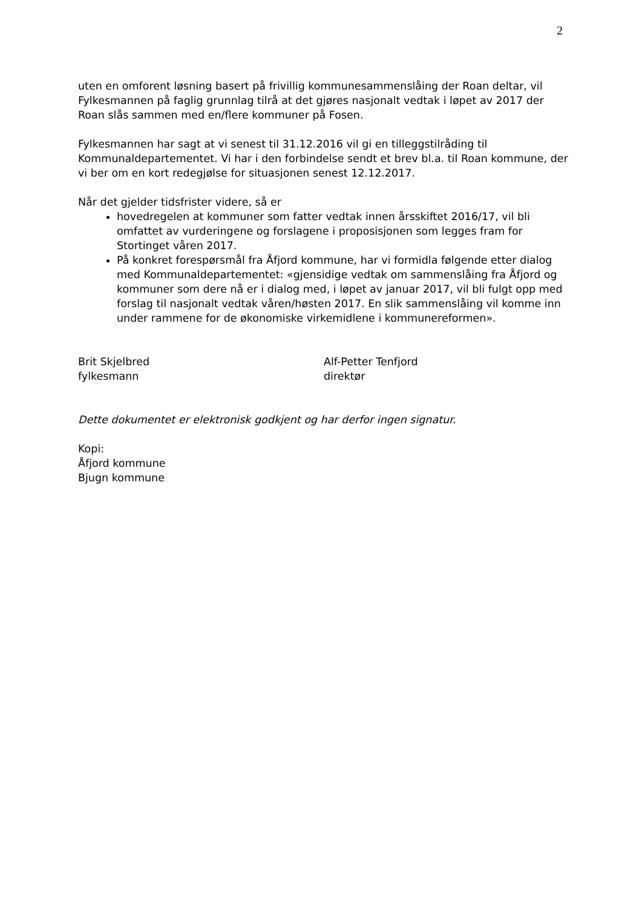2
uten en omforent løsning basert på frivillig kommunesammenslåing der Roan deltar, vil Fylkesmannen på faglig grunnlag tilrå at det gjøres nasjonalt vedtak i løpet av 2017 der Roan slås sammen med en/flere kommuner på Fosen.
Fylkesmannen har sagt at vi senest til 31.12.2016 vil gi en tilleggstilråding til Kommunaldepartementet. Vi har i den forbindelse sendt et brev bl.a. til Roan kommune, der vi ber om en kort redegjølse for situasjonen senest 12.12.2017.
Når det gjelder tidsfrister videre, så er
hovedregelen at kommuner som fatter vedtak innen årsskiftet 2016/17, vil bli omfattet av vurderingene og forslagene i proposisjonen som legges fram for Stortinget våren 2017.
På konkret forespørsmål fra Åfjord kommune, har vi formidla følgende etter dialog med Kommunaldepartementet: «gjensidige vedtak om sammenslåing fra Åfjord og kommuner som dere nå er i dialog med, i løpet av januar 2017, vil bli fulgt opp med forslag til nasjonalt vedtak våren/høsten 2017. En slik sammenslåing vil komme inn under rammene for de økonomiske virkemidlene i kommunereformen».
Brit Skjelbred
fylkesmann
Alf-Petter Tenfjord
direktør
Dette dokumentet er elektronisk godkjent og har derfor ingen signatur.
Kopi:
Åfjord kommune
Bjugn kommune